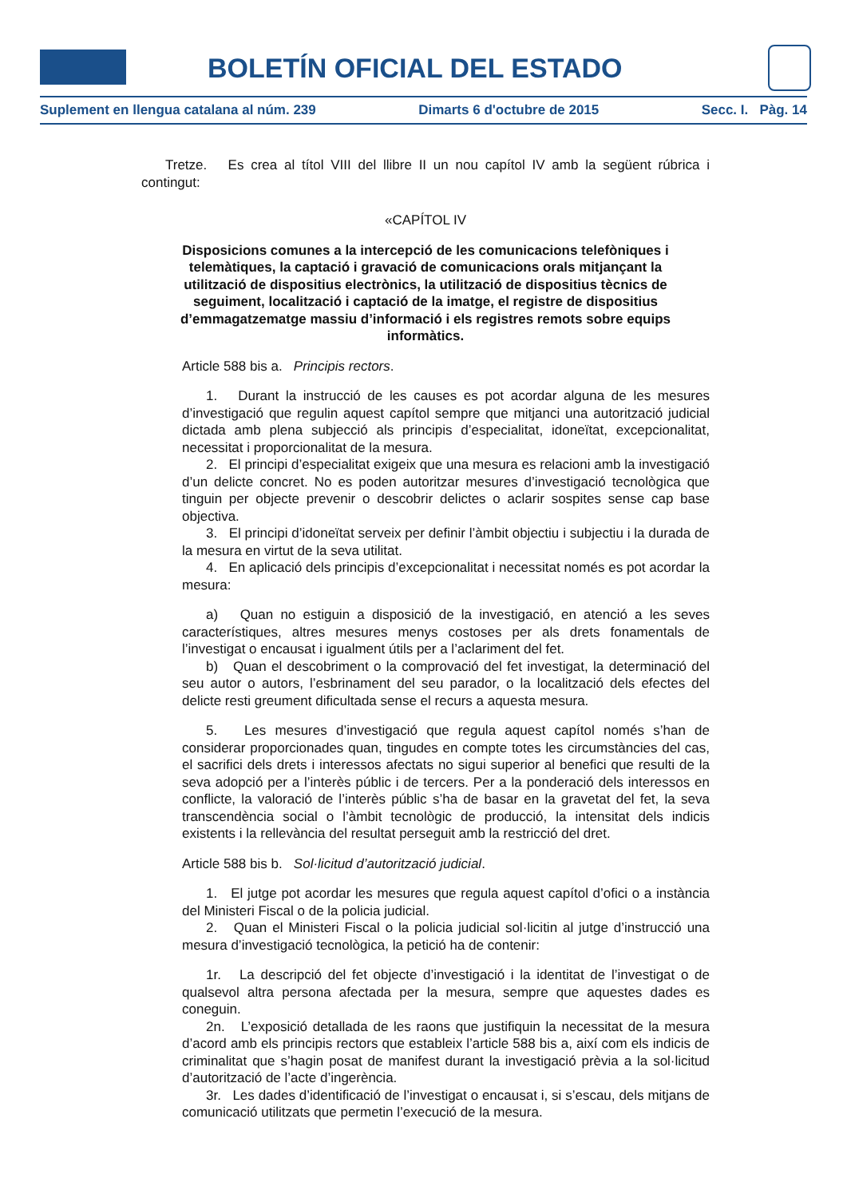BOLETÍN OFICIAL DEL ESTADO
Suplement en llengua catalana al núm. 239 Dimarts 6 d'octubre de 2015 Secc. I. Pàg. 14
Tretze. Es crea al títol VIII del llibre II un nou capítol IV amb la següent rúbrica i contingut:
«CAPÍTOL IV
Disposicions comunes a la intercepció de les comunicacions telefòniques i telemàtiques, la captació i gravació de comunicacions orals mitjançant la utilització de dispositius electrònics, la utilització de dispositius tècnics de seguiment, localització i captació de la imatge, el registre de dispositius d’emmagatzematge massiu d’informació i els registres remots sobre equips informàtics.
Article 588 bis a. Principis rectors.
1. Durant la instrucció de les causes es pot acordar alguna de les mesures d’investigació que regulin aquest capítol sempre que mitjanci una autorització judicial dictada amb plena subjecció als principis d’especialitat, idoneïtat, excepcionalitat, necessitat i proporcionalitat de la mesura.
2. El principi d’especialitat exigeix que una mesura es relacioni amb la investigació d’un delicte concret. No es poden autoritzar mesures d’investigació tecnològica que tinguin per objecte prevenir o descobrir delictes o aclarir sospites sense cap base objectiva.
3. El principi d’idoneïtat serveix per definir l’àmbit objectiu i subjectiu i la durada de la mesura en virtut de la seva utilitat.
4. En aplicació dels principis d’excepcionalitat i necessitat només es pot acordar la mesura:
a) Quan no estiguin a disposició de la investigació, en atenció a les seves característiques, altres mesures menys costoses per als drets fonamentals de l’investigat o encausat i igualment útils per a l’aclariment del fet.
b) Quan el descobriment o la comprovació del fet investigat, la determinació del seu autor o autors, l’esbrinament del seu parador, o la localització dels efectes del delicte resti greument dificultada sense el recurs a aquesta mesura.
5. Les mesures d’investigació que regula aquest capítol només s’han de considerar proporcionades quan, tingudes en compte totes les circumstàncies del cas, el sacrifici dels drets i interessos afectats no sigui superior al benefici que resulti de la seva adopció per a l’interès públic i de tercers. Per a la ponderació dels interessos en conflicte, la valoració de l’interès públic s’ha de basar en la gravetat del fet, la seva transcendència social o l’àmbit tecnològic de producció, la intensitat dels indicis existents i la rellevància del resultat perseguit amb la restricció del dret.
Article 588 bis b. Sol·licitud d’autorització judicial.
1. El jutge pot acordar les mesures que regula aquest capítol d’ofici o a instància del Ministeri Fiscal o de la policia judicial.
2. Quan el Ministeri Fiscal o la policia judicial sol·licitin al jutge d’instrucció una mesura d’investigació tecnològica, la petició ha de contenir:
1r. La descripció del fet objecte d’investigació i la identitat de l’investigat o de qualsevol altra persona afectada per la mesura, sempre que aquestes dades es coneguin.
2n. L’exposició detallada de les raons que justifiquin la necessitat de la mesura d’acord amb els principis rectors que estableix l’article 588 bis a, així com els indicis de criminalitat que s’hagin posat de manifest durant la investigació prèvia a la sol·licitud d’autorització de l’acte d’ingerència.
3r. Les dades d’identificació de l’investigat o encausat i, si s’escau, dels mitjans de comunicació utilitzats que permetin l’execució de la mesura.